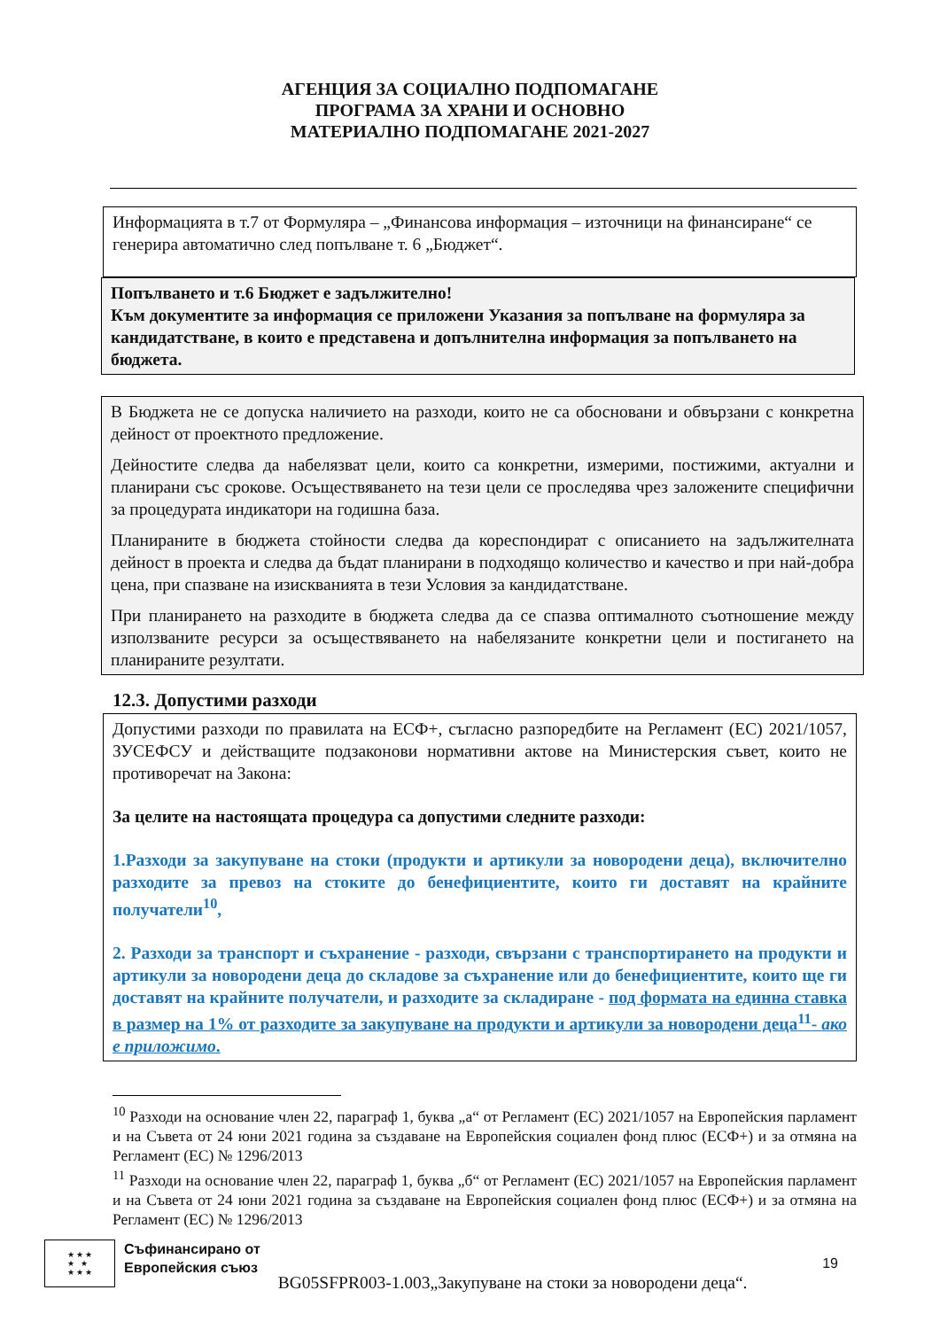АГЕНЦИЯ ЗА СОЦИАЛНО ПОДПОМАГАНЕ
ПРОГРАМА ЗА ХРАНИ И ОСНОВНО
МАТЕРИАЛНО ПОДПОМАГАНЕ 2021-2027
Информацията в т.7 от Формуляра – „Финансова информация – източници на финансиране“ се генерира автоматично след попълване т. 6 „Бюджет“.
Попълването и т.6 Бюджет е задължително!
Към документите за информация се приложени Указания за попълване на формуляра за кандидатстване, в които е представена и допълнителна информация за попълването на бюджета.
В Бюджета не се допуска наличието на разходи, които не са обосновани и обвързани с конкретна дейност от проектното предложение.
Дейностите следва да набелязват цели, които са конкретни, измерими, постижими, актуални и планирани със срокове. Осъществяването на тези цели се проследява чрез заложените специфични за процедурата индикатори на годишна база.
Планираните в бюджета стойности следва да кореспондират с описанието на задължителната дейност в проекта и следва да бъдат планирани в подходящо количество и качество и при най-добра цена, при спазване на изискванията в тези Условия за кандидатстване.
При планирането на разходите в бюджета следва да се спазва оптималното съотношение между използваните ресурси за осъществяването на набелязаните конкретни цели и постигането на планираните резултати.
12.3. Допустими разходи
Допустими разходи по правилата на ЕСФ+, съгласно разпоредбите на Регламент (ЕС) 2021/1057, ЗУСЕФСУ и действащите подзаконови нормативни актове на Министерския съвет, които не противоречат на Закона:
За целите на настоящата процедура са допустими следните разходи:
1.Разходи за закупуване на стоки (продукти и артикули за новородени деца), включително разходите за превоз на стоките до бенефициентите, които ги доставят на крайните получатели<sup>10</sup>,
2. Разходи за транспорт и съхранение - разходи, свързани с транспортирането на продукти и артикули за новородени деца до складове за съхранение или до бенефициентите, които ще ги доставят на крайните получатели, и разходите за складиране - под формата на единна ставка в размер на 1% от разходите за закупуване на продукти и артикули за новородени деца<sup>11</sup>- ако е приложимо.
<sup>10</sup> Разходи на основание член 22, параграф 1, буква „а“ от Регламент (ЕС) 2021/1057 на Европейския парламент и на Съвета от 24 юни 2021 година за създаване на Европейския социален фонд плюс (ЕСФ+) и за отмяна на Регламент (ЕС) № 1296/2013
<sup>11</sup> Разходи на основание член 22, параграф 1, буква „б“ от Регламент (ЕС) 2021/1057 на Европейския парламент и на Съвета от 24 юни 2021 година за създаване на Европейския социален фонд плюс (ЕСФ+) и за отмяна на Регламент (ЕС) № 1296/2013
★ ★ ★
★ ★
★ ★ ★
Съфинансирано от
Европейския съюз
BG05SFPR003-1.003„Закупуване на стоки за новородени деца“.
19